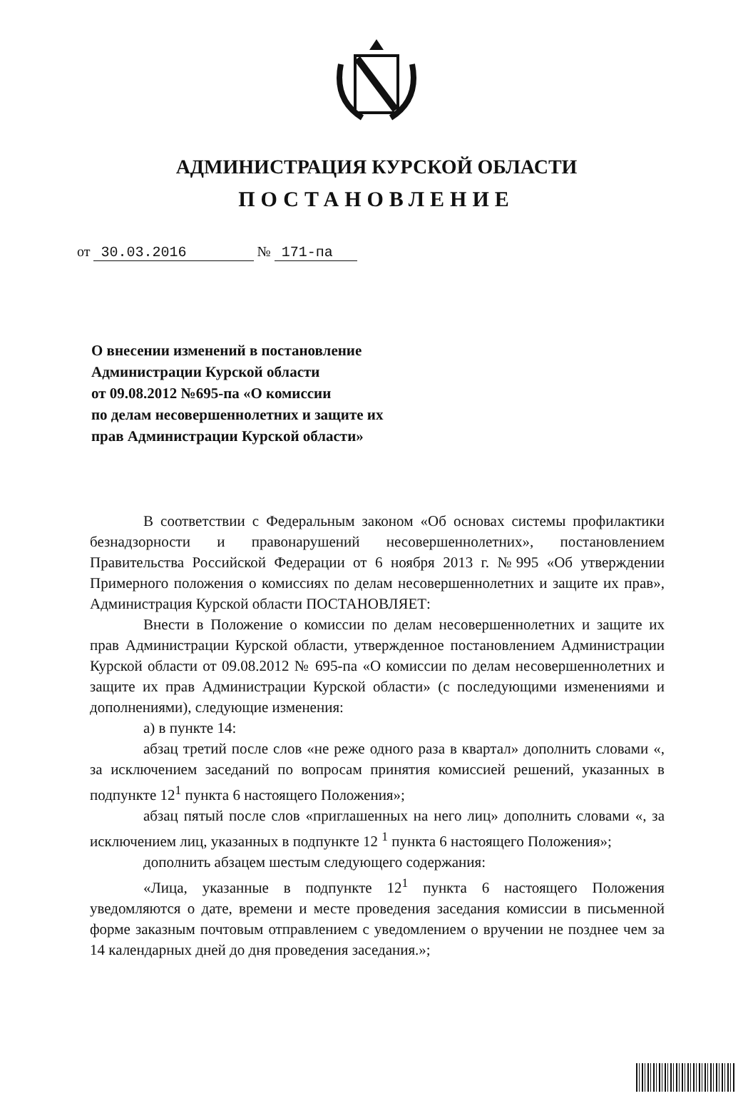АДМИНИСТРАЦИЯ КУРСКОЙ ОБЛАСТИ
ПОСТАНОВЛЕНИЕ
от 30.03.2016 № 171-па
О внесении изменений в постановление
Администрации Курской области
от 09.08.2012 №695-па «О комиссии
по делам несовершеннолетних и защите их
прав Администрации Курской области»
В соответствии с Федеральным законом «Об основах системы профилактики безнадзорности и правонарушений несовершеннолетних», постановлением Правительства Российской Федерации от 6 ноября 2013 г. №995 «Об утверждении Примерного положения о комиссиях по делам несовершеннолетних и защите их прав», Администрация Курской области ПОСТАНОВЛЯЕТ:
Внести в Положение о комиссии по делам несовершеннолетних и защите их прав Администрации Курской области, утвержденное постановлением Администрации Курской области от 09.08.2012 № 695-па «О комиссии по делам несовершеннолетних и защите их прав Администрации Курской области» (с последующими изменениями и дополнениями), следующие изменения:
а) в пункте 14:
абзац третий после слов «не реже одного раза в квартал» дополнить словами «, за исключением заседаний по вопросам принятия комиссией решений, указанных в подпункте 12<sup>1</sup> пункта 6 настоящего Положения»;
абзац пятый после слов «приглашенных на него лиц» дополнить словами «, за исключением лиц, указанных в подпункте 12 <sup>1</sup> пункта 6 настоящего Положения»;
дополнить абзацем шестым следующего содержания:
«Лица, указанные в подпункте 12<sup>1</sup> пункта 6 настоящего Положения уведомляются о дате, времени и месте проведения заседания комиссии в письменной форме заказным почтовым отправлением с уведомлением о вручении не позднее чем за 14 календарных дней до дня проведения заседания.»;